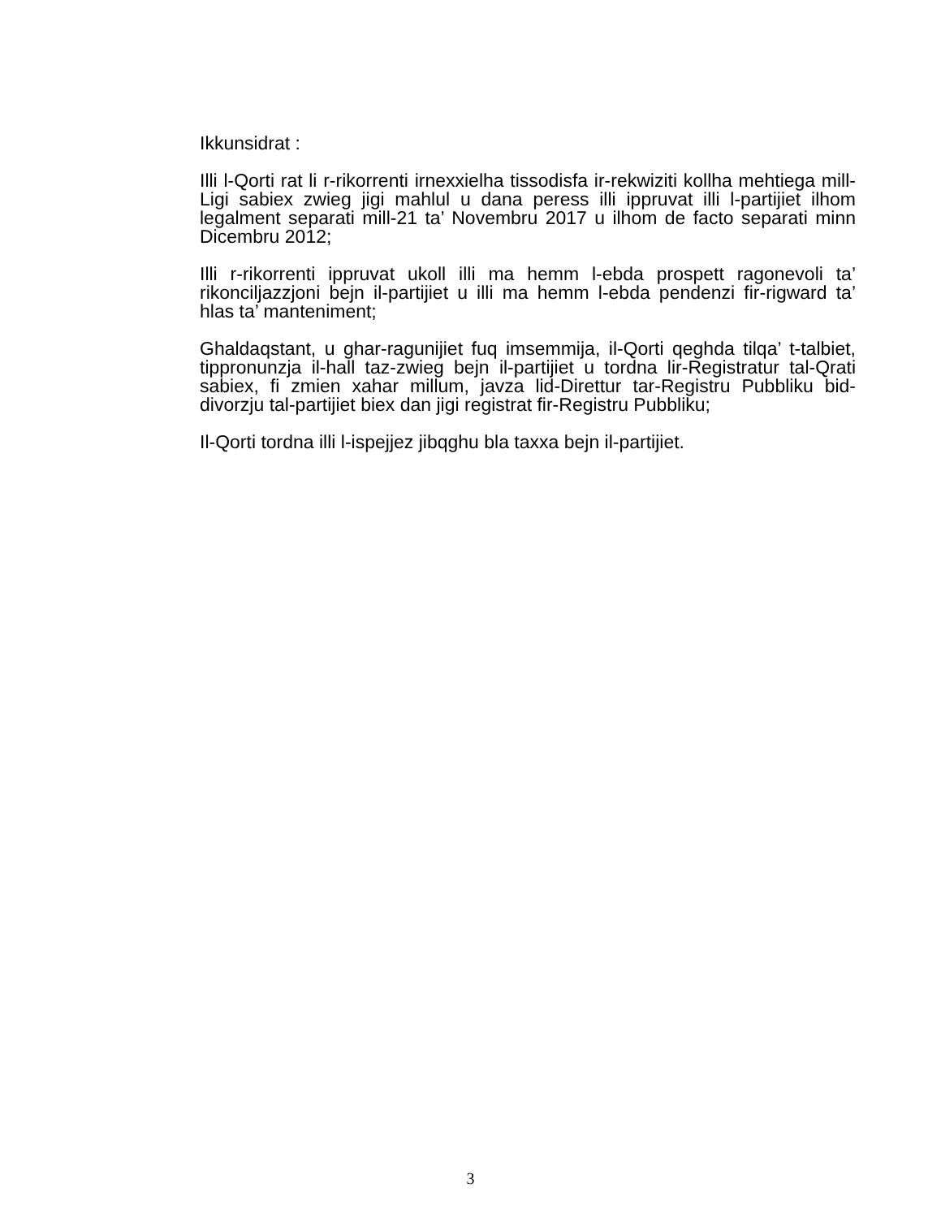Ikkunsidrat :
Illi l-Qorti rat li r-rikorrenti irnexxielha tissodisfa ir-rekwiziti kollha mehtiega mill-Ligi sabiex zwieg jigi mahlul u dana peress illi ippruvat illi l-partijiet ilhom legalment separati mill-21 ta’ Novembru 2017 u ilhom de facto separati minn Dicembru 2012;
Illi r-rikorrenti ippruvat ukoll illi ma hemm l-ebda prospett ragonevoli ta’ rikonciljazzjoni bejn il-partijiet u illi ma hemm l-ebda pendenzi fir-rigward ta’ hlas ta’ manteniment;
Ghaldaqstant, u ghar-ragunijiet fuq imsemmija, il-Qorti qeghda tilqa’ t-talbiet, tippronunzja il-hall taz-zwieg bejn il-partijiet u tordna lir-Registratur tal-Qrati sabiex, fi zmien xahar millum, javza lid-Direttur tar-Registru Pubbliku bid-divorzju tal-partijiet biex dan jigi registrat fir-Registru Pubbliku;
Il-Qorti tordna illi l-ispejjez jibqghu bla taxxa bejn il-partijiet.
3